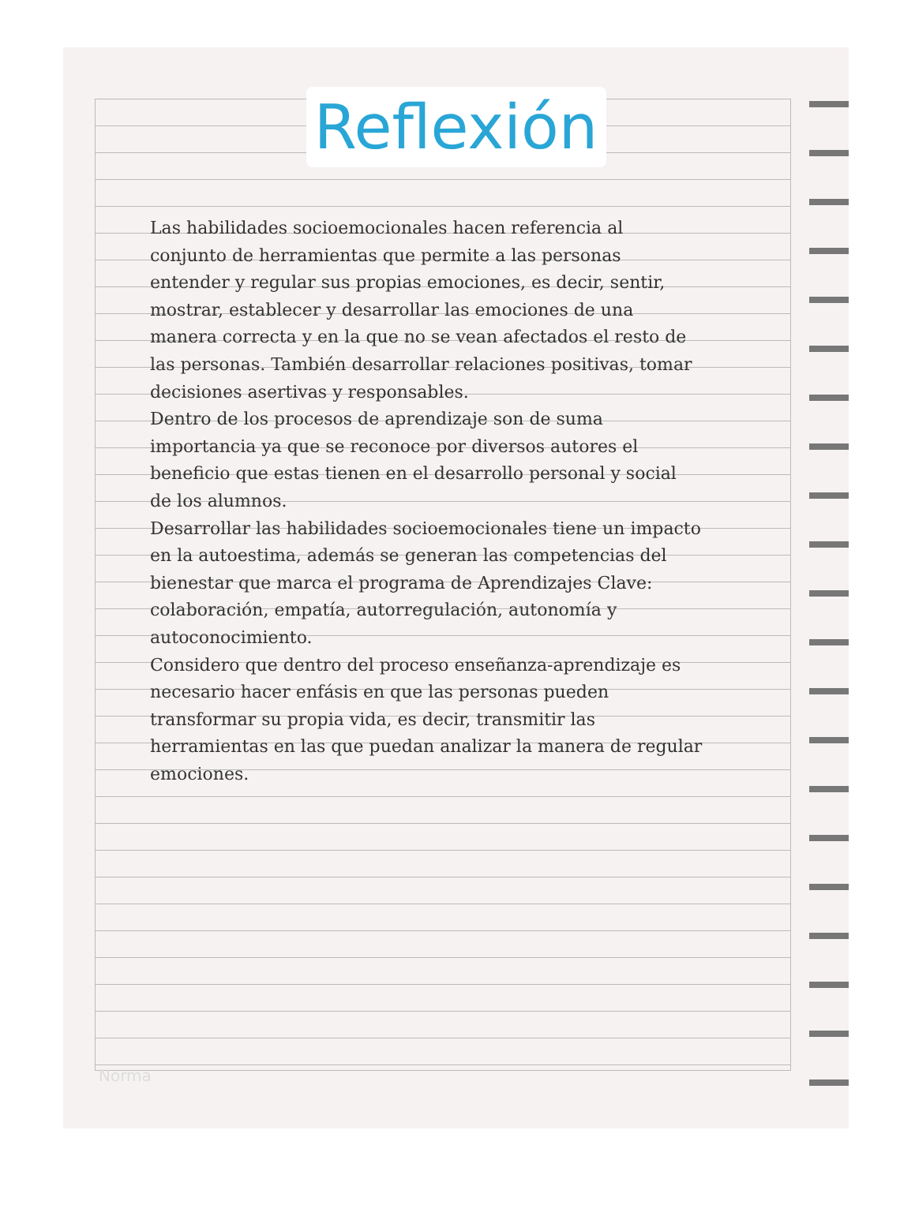Reflexión
Las habilidades socioemocionales hacen referencia al conjunto de herramientas que permite a las personas entender y regular sus propias emociones, es decir, sentir, mostrar, establecer y desarrollar las emociones de una manera correcta y en la que no se vean afectados el resto de las personas. También desarrollar relaciones positivas, tomar decisiones asertivas y responsables.
Dentro de los procesos de aprendizaje son de suma importancia ya que se reconoce por diversos autores el beneficio que estas tienen en el desarrollo personal y social de los alumnos.
Desarrollar las habilidades socioemocionales tiene un impacto en la autoestima, además se generan las competencias del bienestar que marca el programa de Aprendizajes Clave: colaboración, empatía, autorregulación, autonomía y autoconocimiento.
Considero que dentro del proceso enseñanza-aprendizaje es necesario hacer enfásis en que las personas pueden transformar su propia vida, es decir, transmitir las herramientas en las que puedan analizar la manera de regular emociones.
Norma